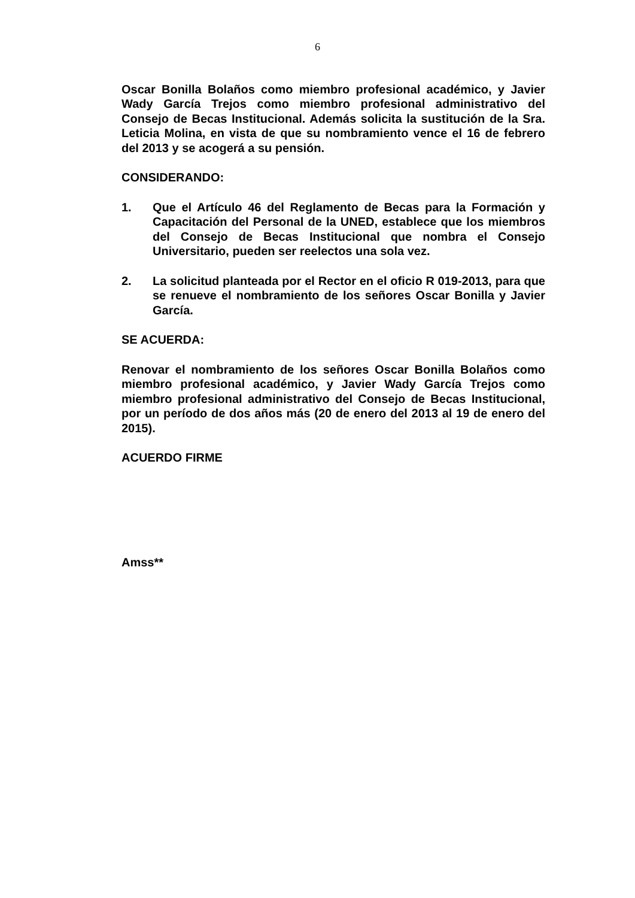6
Oscar Bonilla Bolaños como miembro profesional académico, y Javier Wady García Trejos como miembro profesional administrativo del Consejo de Becas Institucional. Además solicita la sustitución de la Sra. Leticia Molina, en vista de que su nombramiento vence el 16 de febrero del 2013 y se acogerá a su pensión.
CONSIDERANDO:
1. Que el Artículo 46 del Reglamento de Becas para la Formación y Capacitación del Personal de la UNED, establece que los miembros del Consejo de Becas Institucional que nombra el Consejo Universitario, pueden ser reelectos una sola vez.
2. La solicitud planteada por el Rector en el oficio R 019-2013, para que se renueve el nombramiento de los señores Oscar Bonilla y Javier García.
SE ACUERDA:
Renovar el nombramiento de los señores Oscar Bonilla Bolaños como miembro profesional académico, y Javier Wady García Trejos como miembro profesional administrativo del Consejo de Becas Institucional, por un período de dos años más (20 de enero del 2013 al 19 de enero del 2015).
ACUERDO FIRME
Amss**